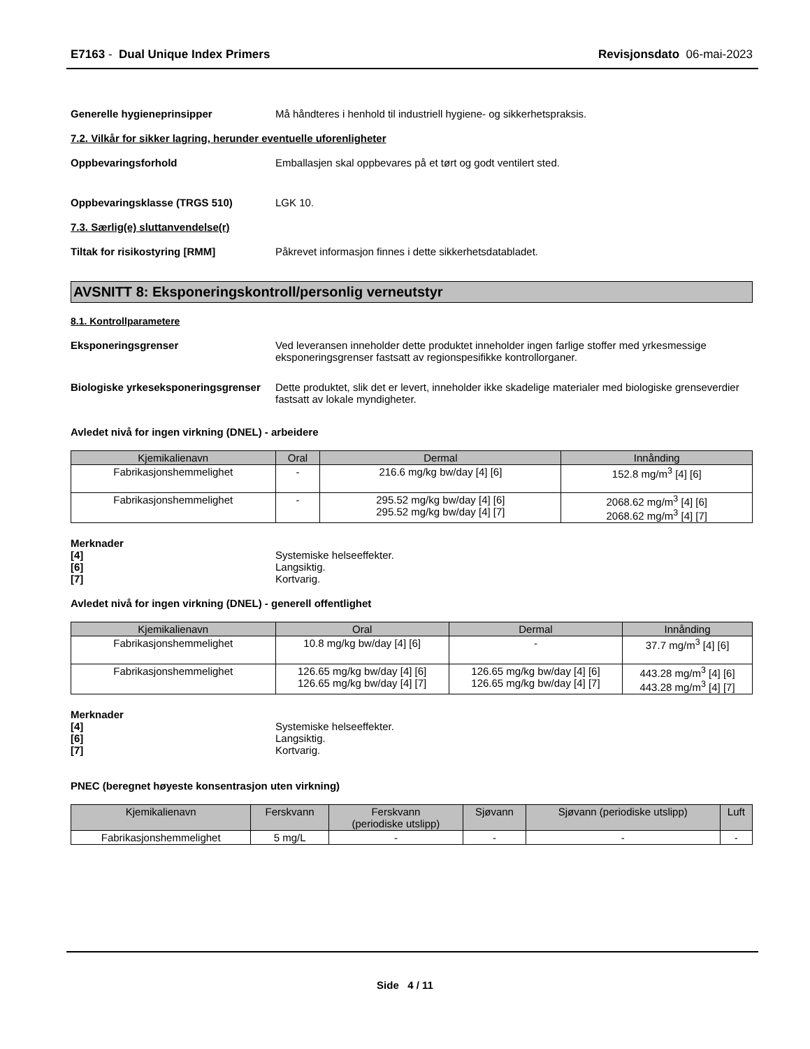E7163 - Dual Unique Index Primers Revisjonsdato 06-mai-2023
Generelle hygieneprinsipper Må håndteres i henhold til industriell hygiene- og sikkerhetspraksis.
7.2. Vilkår for sikker lagring, herunder eventuelle uforenligheter
Oppbevaringsforhold Emballasjen skal oppbevares på et tørt og godt ventilert sted.
Oppbevaringsklasse (TRGS 510) LGK 10.
7.3. Særlig(e) sluttanvendelse(r)
Tiltak for risikostyring [RMM] Påkrevet informasjon finnes i dette sikkerhetsdatabladet.
AVSNITT 8: Eksponeringskontroll/personlig verneutstyr
8.1. Kontrollparametere
Eksponeringsgrenser Ved leveransen inneholder dette produktet inneholder ingen farlige stoffer med yrkesmessige eksponeringsgrenser fastsatt av regionspesifikke kontrollorganer.
Biologiske yrkeseksponeringsgrenser
Dette produktet, slik det er levert, inneholder ikke skadelige materialer med biologiske grenseverdier fastsatt av lokale myndigheter.
Avledet nivå for ingen virkning (DNEL) - arbeidere
| Kjemikalienavn | Oral | Dermal | Innånding |
| --- | --- | --- | --- |
| Fabrikasjonshemmelighet | - | 216.6 mg/kg bw/day [4] [6] | 152.8 mg/m<sup>3</sup> [4] [6] |
| Fabrikasjonshemmelighet | - | 295.52 mg/kg bw/day [4] [6] 295.52 mg/kg bw/day [4] [7] | 2068.62 mg/m<sup>3</sup> [4] [6] 2068.62 mg/m<sup>3</sup> [4] [7] |
Merknader
[4] Systemiske helseeffekter.
[6] Langsiktig.
[7] Kortvarig.
Avledet nivå for ingen virkning (DNEL) - generell offentlighet
| Kjemikalienavn | Oral | Dermal | Innånding |
| --- | --- | --- | --- |
| Fabrikasjonshemmelighet | 10.8 mg/kg bw/day [4] [6] | - | 37.7 mg/m<sup>3</sup> [4] [6] |
| Fabrikasjonshemmelighet | 126.65 mg/kg bw/day [4] [6] 126.65 mg/kg bw/day [4] [7] | 126.65 mg/kg bw/day [4] [6] 126.65 mg/kg bw/day [4] [7] | 443.28 mg/m<sup>3</sup> [4] [6] 443.28 mg/m<sup>3</sup> [4] [7] |
Merknader
[4] Systemiske helseeffekter.
[6] Langsiktig.
[7] Kortvarig.
PNEC (beregnet høyeste konsentrasjon uten virkning)
| Kjemikalienavn | Ferskvann | Ferskvann (periodiske utslipp) | Sjøvann | Sjøvann (periodiske utslipp) | Luft |
| --- | --- | --- | --- | --- | --- |
| Fabrikasjonshemmelighet | 5 mg/L | - | - | - | - |
Side 4 / 11